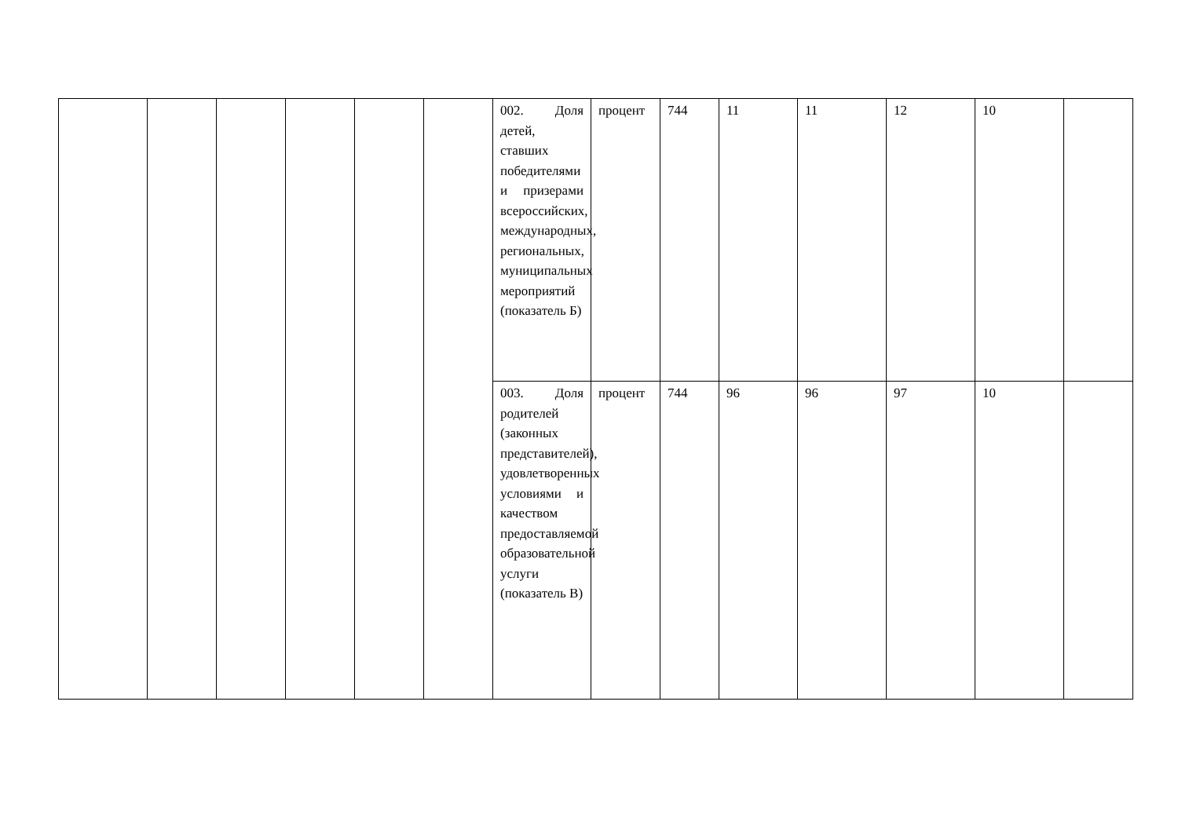| | | | | | | 002. Доля детей, ставших победителями и призерами всероссийских, международных, региональных, муниципальных мероприятий (показатель Б) | процент | 744 | 11 | 11 | 12 | 10 | |
| | | | | | | 003. Доля родителей (законных представителей), удовлетворенных условиями и качеством предоставляемой образовательной услуги (показатель В) | процент | 744 | 96 | 96 | 97 | 10 | |